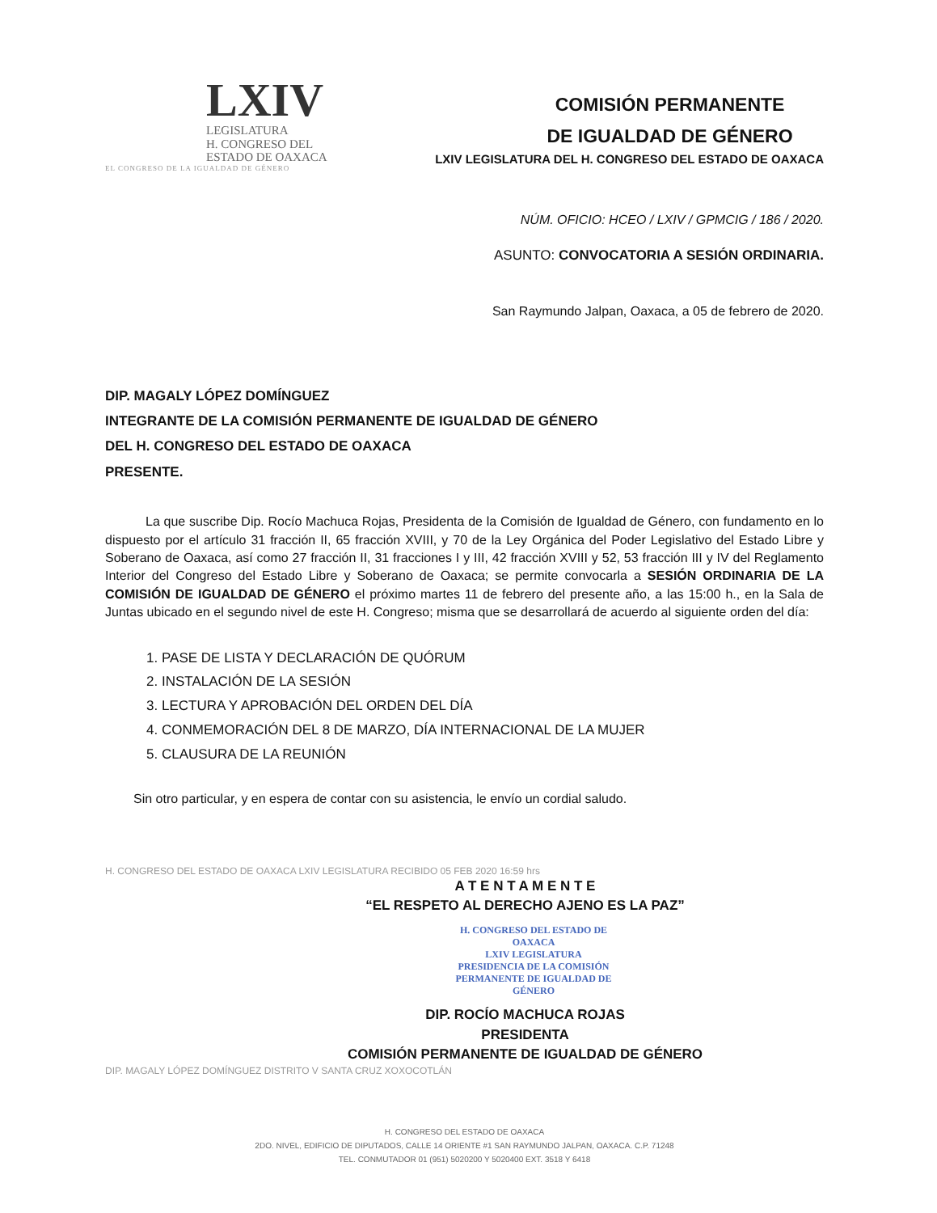LXIV
LEGISLATURA
H. CONGRESO DEL
ESTADO DE OAXACA
EL CONGRESO DE LA IGUALDAD DE GÉNERO
COMISIÓN PERMANENTE
DE IGUALDAD DE GÉNERO
LXIV LEGISLATURA DEL H. CONGRESO DEL ESTADO DE OAXACA
NÚM. OFICIO: HCEO / LXIV / GPMCIG / 186 / 2020.
ASUNTO: CONVOCATORIA A SESIÓN ORDINARIA.
San Raymundo Jalpan, Oaxaca, a 05 de febrero de 2020.
DIP. MAGALY LÓPEZ DOMÍNGUEZ
INTEGRANTE DE LA COMISIÓN PERMANENTE DE IGUALDAD DE GÉNERO
DEL H. CONGRESO DEL ESTADO DE OAXACA
PRESENTE.
La que suscribe Dip. Rocío Machuca Rojas, Presidenta de la Comisión de Igualdad de Género, con fundamento en lo dispuesto por el artículo 31 fracción II, 65 fracción XVIII, y 70 de la Ley Orgánica del Poder Legislativo del Estado Libre y Soberano de Oaxaca, así como 27 fracción II, 31 fracciones I y III, 42 fracción XVIII y 52, 53 fracción III y IV del Reglamento Interior del Congreso del Estado Libre y Soberano de Oaxaca; se permite convocarla a SESIÓN ORDINARIA DE LA COMISIÓN DE IGUALDAD DE GÉNERO el próximo martes 11 de febrero del presente año, a las 15:00 h., en la Sala de Juntas ubicado en el segundo nivel de este H. Congreso; misma que se desarrollará de acuerdo al siguiente orden del día:
1. PASE DE LISTA Y DECLARACIÓN DE QUÓRUM
2. INSTALACIÓN DE LA SESIÓN
3. LECTURA Y APROBACIÓN DEL ORDEN DEL DÍA
4. CONMEMORACIÓN DEL 8 DE MARZO, DÍA INTERNACIONAL DE LA MUJER
5. CLAUSURA DE LA REUNIÓN
Sin otro particular, y en espera de contar con su asistencia, le envío un cordial saludo.
H. CONGRESO DEL ESTADO DE OAXACA LXIV LEGISLATURA RECIBIDO 05 FEB 2020 16:59 hrs
A T E N T A M E N T E
“EL RESPETO AL DERECHO AJENO ES LA PAZ”
H. CONGRESO DEL ESTADO DE OAXACA
LXIV LEGISLATURA
PRESIDENCIA DE LA COMISIÓN
PERMANENTE DE IGUALDAD DE GÉNERO
DIP. ROCÍO MACHUCA ROJAS
PRESIDENTA
COMISIÓN PERMANENTE DE IGUALDAD DE GÉNERO
DIP. MAGALY LÓPEZ DOMÍNGUEZ DISTRITO V SANTA CRUZ XOXOCOTLÁN
H. CONGRESO DEL ESTADO DE OAXACA
2DO. NIVEL, EDIFICIO DE DIPUTADOS, CALLE 14 ORIENTE #1 SAN RAYMUNDO JALPAN, OAXACA. C.P. 71248
TEL. CONMUTADOR 01 (951) 5020200 Y 5020400 EXT. 3518 Y 6418